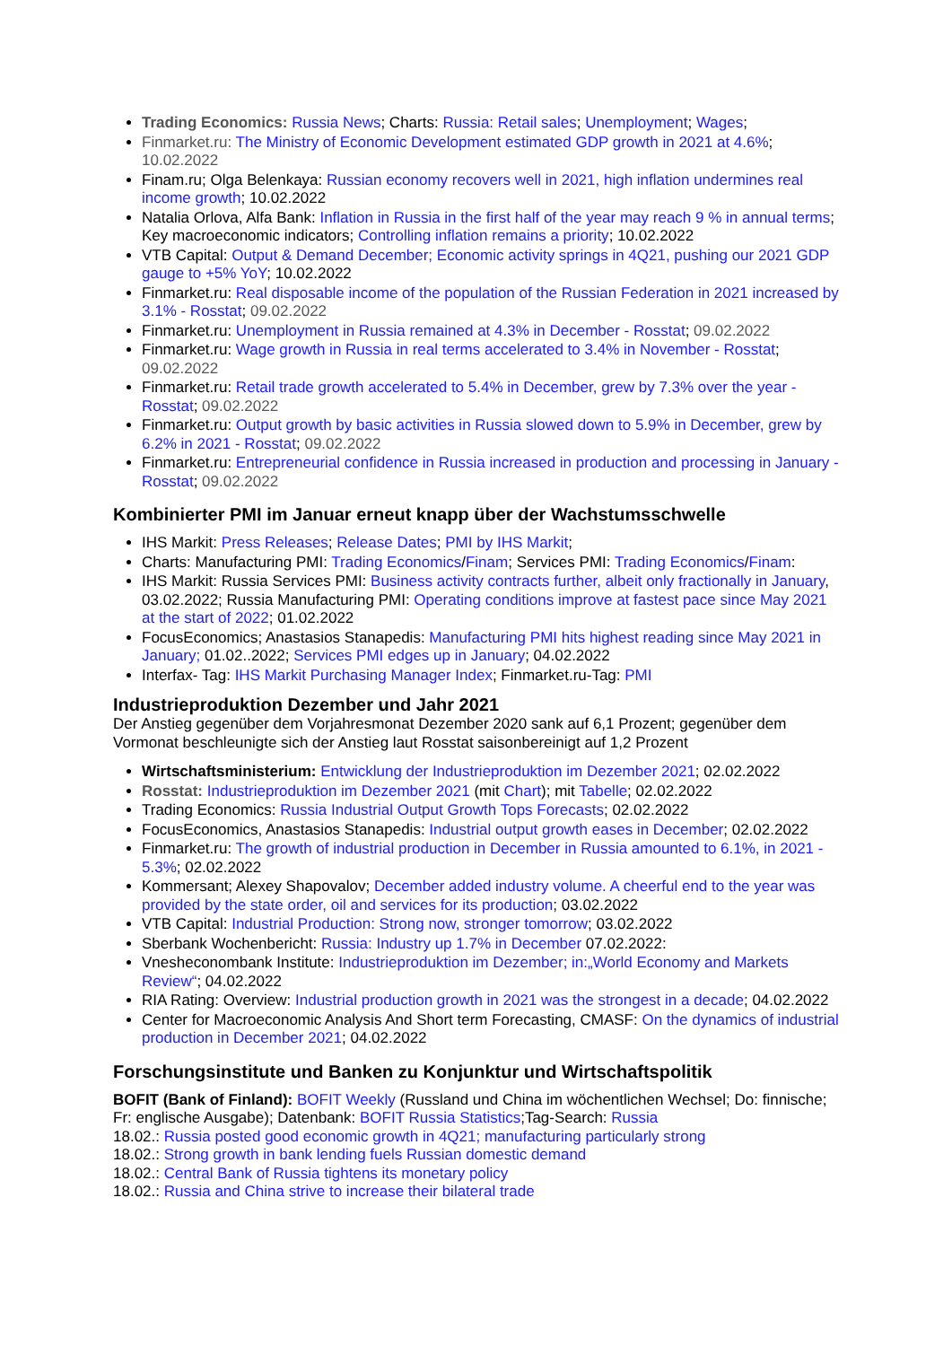Trading Economics: Russia News; Charts: Russia: Retail sales; Unemployment; Wages;
Finmarket.ru: The Ministry of Economic Development estimated GDP growth in 2021 at 4.6%; 10.02.2022
Finam.ru; Olga Belenkaya: Russian economy recovers well in 2021, high inflation undermines real income growth; 10.02.2022
Natalia Orlova, Alfa Bank: Inflation in Russia in the first half of the year may reach 9 % in annual terms; Key macroeconomic indicators; Controlling inflation remains a priority; 10.02.2022
VTB Capital: Output & Demand December; Economic activity springs in 4Q21, pushing our 2021 GDP gauge to +5% YoY; 10.02.2022
Finmarket.ru: Real disposable income of the population of the Russian Federation in 2021 increased by 3.1% - Rosstat; 09.02.2022
Finmarket.ru: Unemployment in Russia remained at 4.3% in December - Rosstat; 09.02.2022
Finmarket.ru: Wage growth in Russia in real terms accelerated to 3.4% in November - Rosstat; 09.02.2022
Finmarket.ru: Retail trade growth accelerated to 5.4% in December, grew by 7.3% over the year - Rosstat; 09.02.2022
Finmarket.ru: Output growth by basic activities in Russia slowed down to 5.9% in December, grew by 6.2% in 2021 - Rosstat; 09.02.2022
Finmarket.ru: Entrepreneurial confidence in Russia increased in production and processing in January - Rosstat; 09.02.2022
Kombinierter PMI im Januar erneut knapp über der Wachstumsschwelle
IHS Markit: Press Releases; Release Dates; PMI by IHS Markit;
Charts: Manufacturing PMI: Trading Economics/Finam; Services PMI: Trading Economics/Finam:
IHS Markit: Russia Services PMI: Business activity contracts further, albeit only fractionally in January, 03.02.2022; Russia Manufacturing PMI: Operating conditions improve at fastest pace since May 2021 at the start of 2022; 01.02.2022
FocusEconomics; Anastasios Stanapedis: Manufacturing PMI hits highest reading since May 2021 in January; 01.02..2022; Services PMI edges up in January; 04.02.2022
Interfax- Tag: IHS Markit Purchasing Manager Index; Finmarket.ru-Tag: PMI
Industrieproduktion Dezember und Jahr 2021
Der Anstieg gegenüber dem Vorjahresmonat Dezember 2020 sank auf 6,1 Prozent; gegenüber dem Vormonat beschleunigte sich der Anstieg laut Rosstat saisonbereinigt auf 1,2 Prozent
Wirtschaftsministerium: Entwicklung der Industrieproduktion im Dezember 2021; 02.02.2022
Rosstat: Industrieproduktion im Dezember 2021 (mit Chart); mit Tabelle; 02.02.2022
Trading Economics: Russia Industrial Output Growth Tops Forecasts; 02.02.2022
FocusEconomics, Anastasios Stanapedis: Industrial output growth eases in December; 02.02.2022
Finmarket.ru: The growth of industrial production in December in Russia amounted to 6.1%, in 2021 - 5.3%; 02.02.2022
Kommersant; Alexey Shapovalov; December added industry volume. A cheerful end to the year was provided by the state order, oil and services for its production; 03.02.2022
VTB Capital: Industrial Production: Strong now, stronger tomorrow; 03.02.2022
Sberbank Wochenbericht: Russia: Industry up 1.7% in December 07.02.2022:
Vnesheconombank Institute: Industrieproduktion im Dezember; in:„World Economy and Markets Review“; 04.02.2022
RIA Rating: Overview: Industrial production growth in 2021 was the strongest in a decade; 04.02.2022
Center for Macroeconomic Analysis And Short term Forecasting, CMASF: On the dynamics of industrial production in December 2021; 04.02.2022
Forschungsinstitute und Banken zu Konjunktur und Wirtschaftspolitik
BOFIT (Bank of Finland): BOFIT Weekly (Russland und China im wöchentlichen Wechsel; Do: finnische; Fr: englische Ausgabe); Datenbank: BOFIT Russia Statistics;Tag-Search: Russia
18.02.: Russia posted good economic growth in 4Q21; manufacturing particularly strong
18.02.: Strong growth in bank lending fuels Russian domestic demand
18.02.: Central Bank of Russia tightens its monetary policy
18.02.: Russia and China strive to increase their bilateral trade